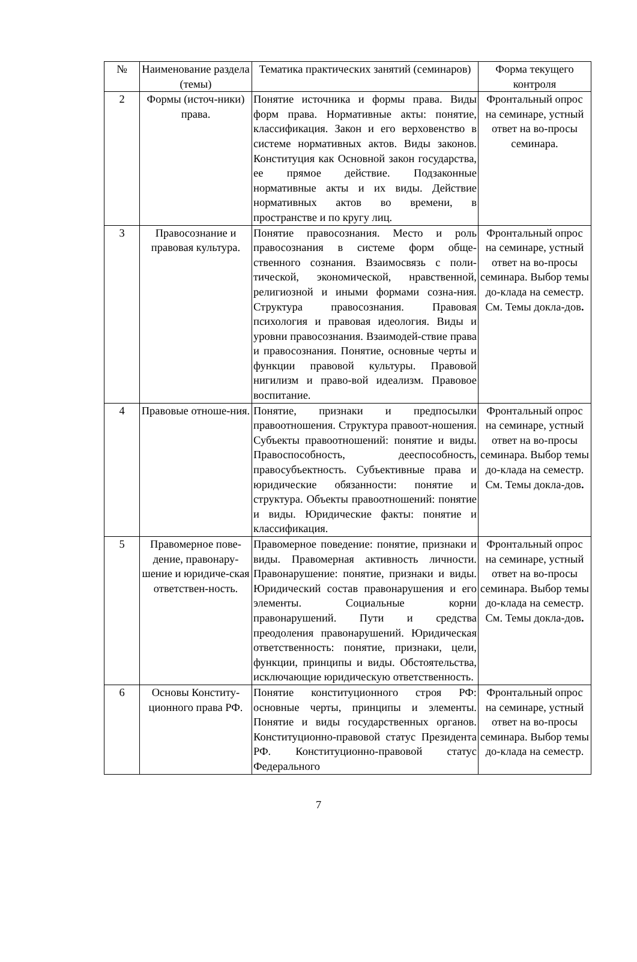| № | Наименование раздела (темы) | Тематика практических занятий (семинаров) | Форма текущего контроля |
| --- | --- | --- | --- |
| 2 | Формы (источ-ники) права. | Понятие источника и формы права. Виды форм права. Нормативные акты: понятие, классификация. Закон и его верховенство в системе нормативных актов. Виды законов. Конституция как Основной закон государства, ее прямое действие. Подзаконные нормативные акты и их виды. Действие нормативных актов во времени, в пространстве и по кругу лиц. | Фронтальный опрос на семинаре, устный ответ на во-просы семинара. |
| 3 | Правосознание и правовая культура. | Понятие правосознания. Место и роль правосознания в системе форм обще-ственного сознания. Взаимосвязь с поли-тической, экономической, нравственной, религиозной и иными формами созна-ния. Структура правосознания. Правовая психология и правовая идеология. Виды и уровни правосознания. Взаимодей-ствие права и правосознания. Понятие, основные черты и функции правовой культуры. Правовой нигилизм и право-вой идеализм. Правовое воспитание. | Фронтальный опрос на семинаре, устный ответ на во-просы семинара. Выбор темы до-клада на семестр. См. Темы докла-дов . |
| 4 | Правовые отноше-ния. | Понятие, признаки и предпосылки правоотношения. Структура правоот-ношения. Субъекты правоотношений: понятие и виды. Правоспособность, дееспособность, правосубъектность. Субъективные права и юридические обязанности: понятие и структура. Объекты правоотношений: понятие и виды. Юридические факты: понятие и классификация. | Фронтальный опрос на семинаре, устный ответ на во-просы семинара. Выбор темы до-клада на семестр. См. Темы докла-дов . |
| 5 | Правомерное пове-дение, правонару-шение и юридиче-ская ответствен-ность. | Правомерное поведение: понятие, признаки и виды. Правомерная активность личности. Правонарушение: понятие, признаки и виды. Юридический состав правонарушения и его элементы. Социальные корни правонарушений. Пути и средства преодоления правонарушений. Юридическая ответственность: понятие, признаки, цели, функции, принципы и виды. Обстоятельства, исключающие юридическую ответственность. | Фронтальный опрос на семинаре, устный ответ на во-просы семинара. Выбор темы до-клада на семестр. См. Темы докла-дов . |
| 6 | Основы Конститу-ционного права РФ. | Понятие конституционного строя РФ: основные черты, принципы и элементы. Понятие и виды государственных органов. Конституционно-правовой статус Президента РФ. Конституционно-правовой статус Федерального | Фронтальный опрос на семинаре, устный ответ на во-просы семинара. Выбор темы до-клада на семестр. |
7